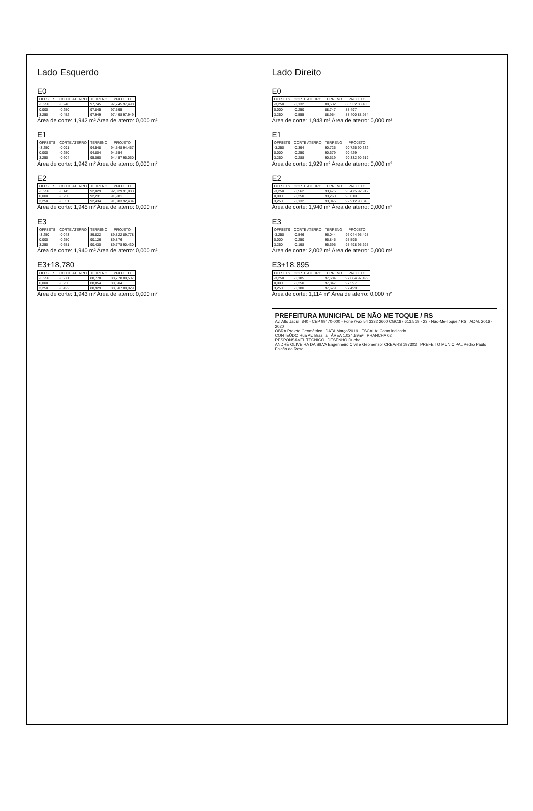Lado Esquerdo
E0
| OFFSETS | CORTE ATERRO | TERRENO | PROJETO |
| --- | --- | --- | --- |
| -3,250 | -0,248 | 97,745 | 97,745 97,498 |
| 0,000 | -0,250 | 97,845 | 97,595 |
| 3,250 | -0,452 | 97,949 | 97,498 97,949 |
Área de corte: 1,942 m² Área de aterro: 0,000 m²
E1
| OFFSETS | CORTE ATERRO | TERRENO | PROJETO |
| --- | --- | --- | --- |
| -3,250 | -0,091 | 94,548 | 94,548 94,457 |
| 0,000 | -0,250 | 94,804 | 94,554 |
| 3,250 | -0,604 | 95,060 | 94,457 95,060 |
Área de corte: 1,942 m² Área de aterro: 0,000 m²
E2
| OFFSETS | CORTE ATERRO | TERRENO | PROJETO |
| --- | --- | --- | --- |
| -3,250 | -0,145 | 92,029 | 92,029 91,883 |
| 0,000 | -0,250 | 92,231 | 91,981 |
| 3,250 | -0,551 | 92,434 | 91,883 92,434 |
Área de corte: 1,945 m² Área de aterro: 0,000 m²
E3
| OFFSETS | CORTE ATERRO | TERRENO | PROJETO |
| --- | --- | --- | --- |
| -3,250 | -0,043 | 89,822 | 89,822 89,778 |
| 0,000 | -0,250 | 90,126 | 89,876 |
| 3,250 | -0,651 | 90,430 | 89,778 90,430 |
Área de corte: 1,940 m² Área de aterro: 0,000 m²
E3+18,780
| OFFSETS | CORTE ATERRO | TERRENO | PROJETO |
| --- | --- | --- | --- |
| -3,250 | -0,271 | 88,778 | 88,778 88,507 |
| 0,000 | -0,250 | 88,854 | 88,604 |
| 3,250 | -0,422 | 88,929 | 88,507 88,929 |
Área de corte: 1,943 m² Área de aterro: 0,000 m²
Lado Direito
E0
| OFFSETS | CORTE ATERRO | TERRENO | PROJETO |
| --- | --- | --- | --- |
| -3,250 | -0,132 | 88,532 | 88,532 88,400 |
| 0,000 | -0,250 | 88,747 | 88,497 |
| 3,250 | -0,555 | 88,954 | 88,400 88,954 |
Área de corte: 1,943 m² Área de aterro: 0,000 m²
E1
| OFFSETS | CORTE ATERRO | TERRENO | PROJETO |
| --- | --- | --- | --- |
| -3,250 | -0,394 | 90,725 | 90,725 90,332 |
| 0,000 | -0,250 | 90,679 | 90,429 |
| 3,250 | -0,288 | 90,619 | 90,332 90,619 |
Área de corte: 1,929 m² Área de aterro: 0,000 m²
E2
| OFFSETS | CORTE ATERRO | TERRENO | PROJETO |
| --- | --- | --- | --- |
| -3,250 | -0,562 | 93,475 | 93,475 92,912 |
| 0,000 | -0,250 | 93,260 | 93,010 |
| 3,250 | -0,132 | 93,045 | 92,912 93,045 |
Área de corte: 1,940 m² Área de aterro: 0,000 m²
E3
| OFFSETS | CORTE ATERRO | TERRENO | PROJETO |
| --- | --- | --- | --- |
| -3,250 | -0,546 | 96,044 | 96,044 95,498 |
| 0,000 | -0,250 | 95,845 | 95,595 |
| 3,250 | -0,198 | 95,695 | 95,498 95,695 |
Área de corte: 2,002 m² Área de aterro: 0,000 m²
E3+18,895
| OFFSETS | CORTE ATERRO | TERRENO | PROJETO |
| --- | --- | --- | --- |
| -3,250 | -0,185 | 97,684 | 97,684 97,499 |
| 0,000 | -0,250 | 97,847 | 97,597 |
| 3,250 | -0,180 | 97,679 | 97,499 |
Área de corte: 1,114 m² Área de aterro: 0,000 m²
PREFEITURA MUNICIPAL DE NÃO ME TOQUE / RS
Av. Alto Jacuí, 840 - CEP 99470-000 - Fone /Fax 54 3332 2600 CGC:87.613.519 - 23 - Não-Me-Toque / RS ADM. 2016 - 2020
OBRA Projeto Geométrico DATA Março/2019 ESCALA: Como indicado
CONTEÚDO Rua Av. Brasília ÁREA 1.024,89m² PRANCHA 02
RESPONSÁVEL TÉCNICO DESENHO Ducha
ANDRÉ OLIVEIRA DA SILVA Engenheiro Civil e Geomensor CREA/RS 197303 PREFEITO MUNICIPAL Pedro Paulo Falcão da Rosa